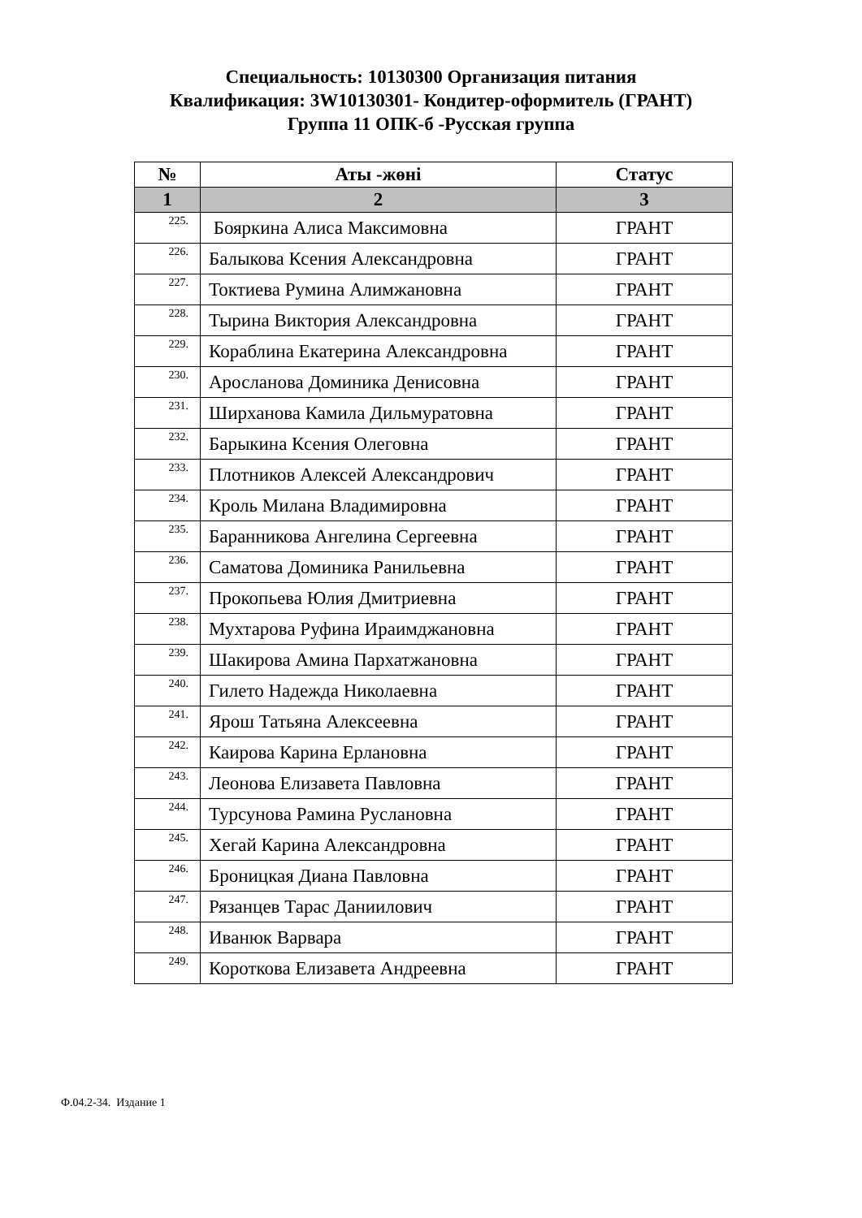Специальность: 10130300 Организация питания
Квалификация: 3W10130301- Кондитер-оформитель (ГРАНТ)
Группа 11 ОПК-б -Русская группа
| № | Аты -жөні | Статус |
| --- | --- | --- |
| 1 | 2 | 3 |
| 225. | Бояркина Алиса Максимовна | ГРАНТ |
| 226. | Балыкова Ксения Александровна | ГРАНТ |
| 227. | Токтиева Румина Алимжановна | ГРАНТ |
| 228. | Тырина Виктория Александровна | ГРАНТ |
| 229. | Кораблина Екатерина Александровна | ГРАНТ |
| 230. | Аросланова Доминика Денисовна | ГРАНТ |
| 231. | Ширханова Камила Дильмуратовна | ГРАНТ |
| 232. | Барыкина Ксения Олеговна | ГРАНТ |
| 233. | Плотников Алексей Александрович | ГРАНТ |
| 234. | Кроль Милана Владимировна | ГРАНТ |
| 235. | Баранникова Ангелина Сергеевна | ГРАНТ |
| 236. | Саматова Доминика Ранильевна | ГРАНТ |
| 237. | Прокопьева Юлия Дмитриевна | ГРАНТ |
| 238. | Мухтарова Руфина Ираимджановна | ГРАНТ |
| 239. | Шакирова Амина Пархатжановна | ГРАНТ |
| 240. | Гилето Надежда Николаевна | ГРАНТ |
| 241. | Ярош Татьяна Алексеевна | ГРАНТ |
| 242. | Каирова Карина Ерлановна | ГРАНТ |
| 243. | Леонова Елизавета Павловна | ГРАНТ |
| 244. | Турсунова Рамина Руслановна | ГРАНТ |
| 245. | Хегай Карина Александровна | ГРАНТ |
| 246. | Броницкая Диана Павловна | ГРАНТ |
| 247. | Рязанцев Тарас Даниилович | ГРАНТ |
| 248. | Иванюк Варвара | ГРАНТ |
| 249. | Короткова Елизавета Андреевна | ГРАНТ |
Ф.04.2-34. Издание 1